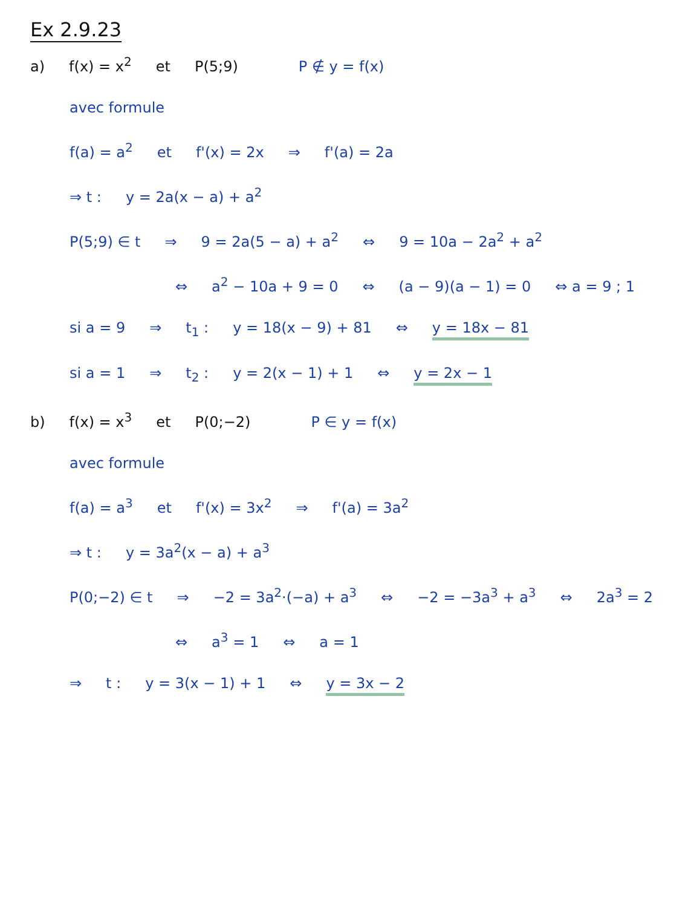Ex 2.9.23
a) f(x) = x<sup>2</sup> et P(5;9) P ∉ y = f(x)
avec formule
f(a) = a<sup>2</sup> et f'(x) = 2x ⇒ f'(a) = 2a
⇒ t : y = 2a(x − a) + a<sup>2</sup>
P(5;9) ∈ t ⇒ 9 = 2a(5 − a) + a<sup>2</sup> ⇔ 9 = 10a − 2a<sup>2</sup> + a<sup>2</sup>
⇔ a<sup>2</sup> − 10a + 9 = 0 ⇔ (a − 9)(a − 1) = 0 ⇔ a = 9 ; 1
si a = 9 ⇒ t<sub>1</sub> : y = 18(x − 9) + 81 ⇔ y = 18x − 81
si a = 1 ⇒ t<sub>2</sub> : y = 2(x − 1) + 1 ⇔ y = 2x − 1
b) f(x) = x<sup>3</sup> et P(0;−2) P ∈ y = f(x)
avec formule
f(a) = a<sup>3</sup> et f'(x) = 3x<sup>2</sup> ⇒ f'(a) = 3a<sup>2</sup>
⇒ t : y = 3a<sup>2</sup>(x − a) + a<sup>3</sup>
P(0;−2) ∈ t ⇒ −2 = 3a<sup>2</sup>·(−a) + a<sup>3</sup> ⇔ −2 = −3a<sup>3</sup> + a<sup>3</sup> ⇔ 2a<sup>3</sup> = 2
⇔ a<sup>3</sup> = 1 ⇔ a = 1
⇒ t : y = 3(x − 1) + 1 ⇔ y = 3x − 2